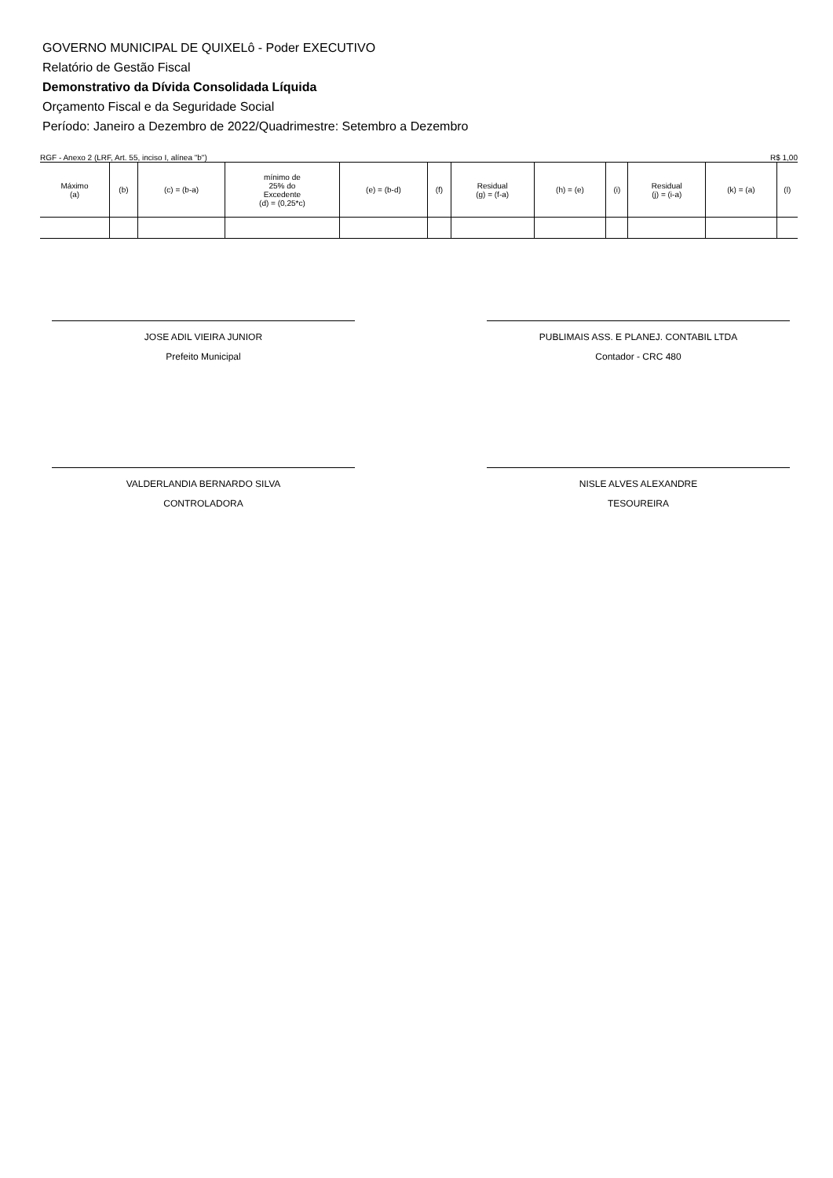GOVERNO MUNICIPAL DE QUIXELô - Poder EXECUTIVO
Relatório de Gestão Fiscal
Demonstrativo da Dívida Consolidada Líquida
Orçamento Fiscal e da Seguridade Social
Período: Janeiro a Dezembro de 2022/Quadrimestre: Setembro a Dezembro
RGF - Anexo 2 (LRF, Art. 55, inciso I, alínea "b") R$ 1,00
| Máximo (a) | (b) | (c) = (b-a) | mínimo de 25% do Excedente (d) = (0,25*c) | (e) = (b-d) | (f) | Residual (g) = (f-a) | (h) = (e) | (i) | Residual (j) = (i-a) | (k) = (a) | (l) |
| --- | --- | --- | --- | --- | --- | --- | --- | --- | --- | --- | --- |
JOSE ADIL VIEIRA JUNIOR
Prefeito Municipal
PUBLIMAIS ASS. E PLANEJ. CONTABIL LTDA
Contador - CRC 480
VALDERLANDIA BERNARDO SILVA
CONTROLADORA
NISLE ALVES ALEXANDRE
TESOUREIRA